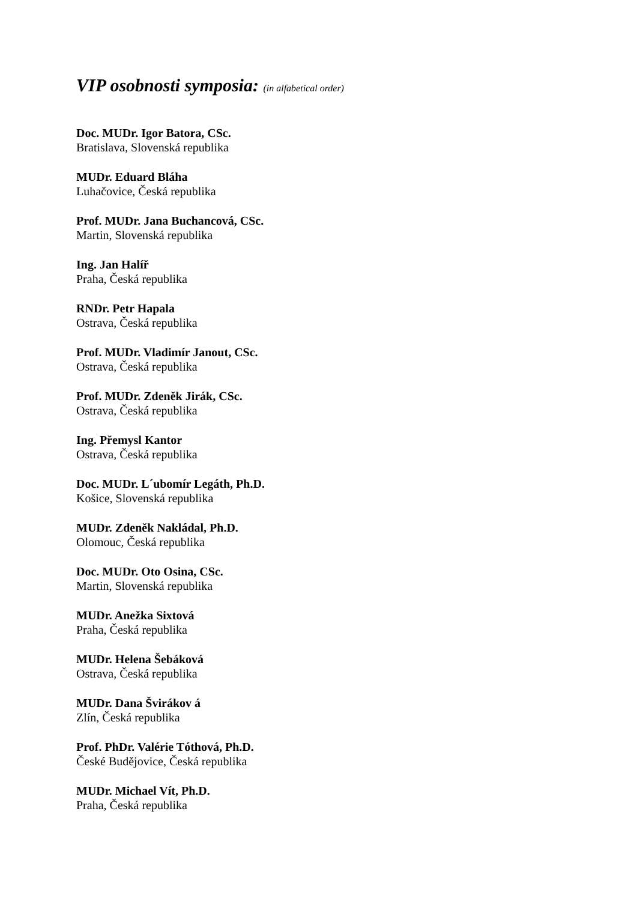VIP osobnosti symposia: (in alfabetical order)
Doc. MUDr. Igor Batora, CSc.
Bratislava, Slovenská republika
MUDr. Eduard Bláha
Luhačovice, Česká republika
Prof. MUDr. Jana Buchancová, CSc.
Martin, Slovenská republika
Ing. Jan Halíř
Praha, Česká republika
RNDr. Petr Hapala
Ostrava, Česká republika
Prof. MUDr. Vladimír Janout, CSc.
Ostrava, Česká republika
Prof. MUDr. Zdeněk Jirák, CSc.
Ostrava, Česká republika
Ing. Přemysl Kantor
Ostrava, Česká republika
Doc. MUDr. L´ubomír Legáth, Ph.D.
Košice, Slovenská republika
MUDr. Zdeněk Nakládal, Ph.D.
Olomouc, Česká republika
Doc. MUDr. Oto Osina, CSc.
Martin, Slovenská republika
MUDr. Anežka Sixtová
Praha, Česká republika
MUDr. Helena Šebáková
Ostrava, Česká republika
MUDr. Dana Švirákov á
Zlín, Česká republika
Prof. PhDr. Valérie Tóthová, Ph.D.
České Budějovice, Česká republika
MUDr. Michael Vít, Ph.D.
Praha, Česká republika